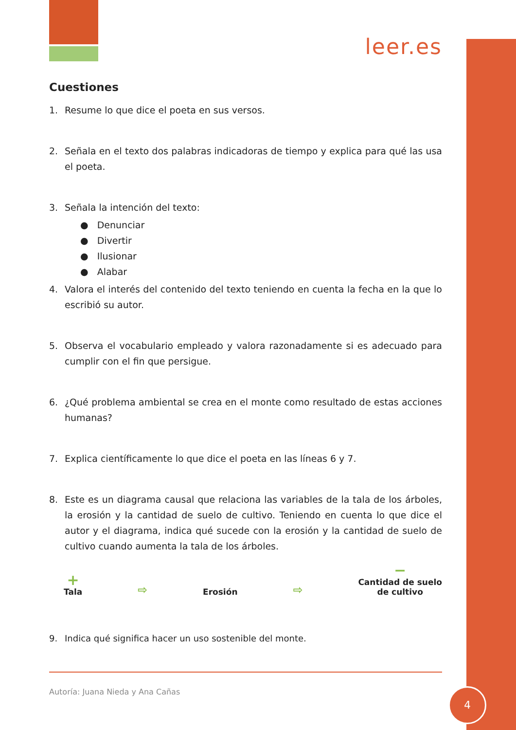leer.es
Cuestiones
1. Resume lo que dice el poeta en sus versos.
2. Señala en el texto dos palabras indicadoras de tiempo y explica para qué las usa el poeta.
3. Señala la intención del texto:
● Denunciar
● Divertir
● Ilusionar
● Alabar
4. Valora el interés del contenido del texto teniendo en cuenta la fecha en la que lo escribió su autor.
5. Observa el vocabulario empleado y valora razonadamente si es adecuado para cumplir con el fin que persigue.
6. ¿Qué problema ambiental se crea en el monte como resultado de estas acciones humanas?
7. Explica científicamente lo que dice el poeta en las líneas 6 y 7.
8. Este es un diagrama causal que relaciona las variables de la tala de los árboles, la erosión y la cantidad de suelo de cultivo. Teniendo en cuenta lo que dice el autor y el diagrama, indica qué sucede con la erosión y la cantidad de suelo de cultivo cuando aumenta la tala de los árboles.
+
Tala
⇨
Erosión
⇨
−
Cantidad de suelo
de cultivo
9. Indica qué significa hacer un uso sostenible del monte.
Autoría: Juana Nieda y Ana Cañas
4